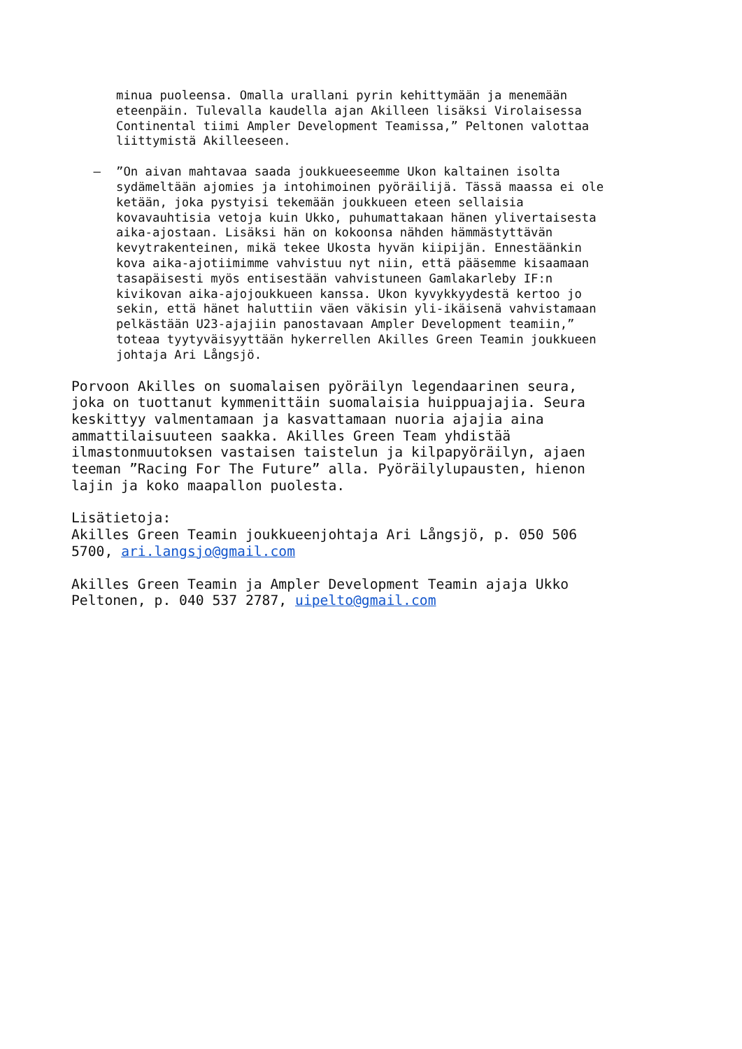minua puoleensa. Omalla urallani pyrin kehittymään ja menemään eteenpäin. Tulevalla kaudella ajan Akilleen lisäksi Virolaisessa Continental tiimi Ampler Development Teamissa,” Peltonen valottaa liittymistä Akilleeseen.
–
”On aivan mahtavaa saada joukkueeseemme Ukon kaltainen isolta sydämeltään ajomies ja intohimoinen pyöräilijä. Tässä maassa ei ole ketään, joka pystyisi tekemään joukkueen eteen sellaisia kovavauhtisia vetoja kuin Ukko, puhumattakaan hänen ylivertaisesta aika-ajostaan. Lisäksi hän on kokoonsa nähden hämmästyttävän kevytrakenteinen, mikä tekee Ukosta hyvän kiipijän. Ennestäänkin kova aika-ajotiimimme vahvistuu nyt niin, että pääsemme kisaamaan tasapäisesti myös entisestään vahvistuneen Gamlakarleby IF:n kivikovan aika-ajojoukkueen kanssa. Ukon kyvykkyydestä kertoo jo sekin, että hänet haluttiin väen väkisin yli-ikäisenä vahvistamaan pelkästään U23-ajajiin panostavaan Ampler Development teamiin,” toteaa tyytyväisyyttään hykerrellen Akilles Green Teamin joukkueen johtaja Ari Långsjö.
Porvoon Akilles on suomalaisen pyöräilyn legendaarinen seura, joka on tuottanut kymmenittäin suomalaisia huippuajajia. Seura keskittyy valmentamaan ja kasvattamaan nuoria ajajia aina ammattilaisuuteen saakka. Akilles Green Team yhdistää ilmastonmuutoksen vastaisen taistelun ja kilpapyöräilyn, ajaen teeman ”Racing For The Future” alla. Pyöräilylupausten, hienon lajin ja koko maapallon puolesta.
Lisätietoja: Akilles Green Teamin joukkueenjohtaja Ari Långsjö, p. 050 506 5700, ari.langsjo@gmail.com
Akilles Green Teamin ja Ampler Development Teamin ajaja Ukko Peltonen, p. 040 537 2787, uipelto@gmail.com